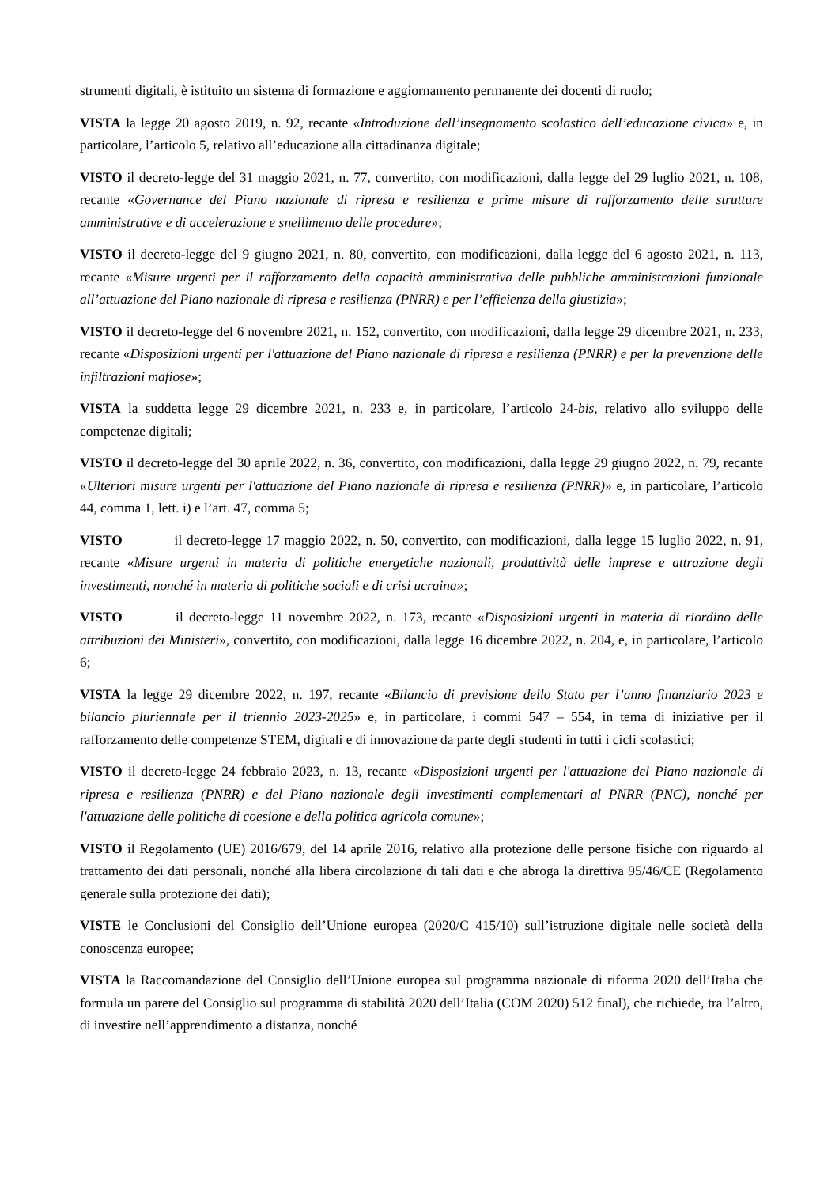strumenti digitali, è istituito un sistema di formazione e aggiornamento permanente dei docenti di ruolo;
VISTA la legge 20 agosto 2019, n. 92, recante «Introduzione dell’insegnamento scolastico dell’educazione civica» e, in particolare, l’articolo 5, relativo all’educazione alla cittadinanza digitale;
VISTO il decreto-legge del 31 maggio 2021, n. 77, convertito, con modificazioni, dalla legge del 29 luglio 2021, n. 108, recante «Governance del Piano nazionale di ripresa e resilienza e prime misure di rafforzamento delle strutture amministrative e di accelerazione e snellimento delle procedure»;
VISTO il decreto-legge del 9 giugno 2021, n. 80, convertito, con modificazioni, dalla legge del 6 agosto 2021, n. 113, recante «Misure urgenti per il rafforzamento della capacità amministrativa delle pubbliche amministrazioni funzionale all’attuazione del Piano nazionale di ripresa e resilienza (PNRR) e per l’efficienza della giustizia»;
VISTO il decreto-legge del 6 novembre 2021, n. 152, convertito, con modificazioni, dalla legge 29 dicembre 2021, n. 233, recante «Disposizioni urgenti per l'attuazione del Piano nazionale di ripresa e resilienza (PNRR) e per la prevenzione delle infiltrazioni mafiose»;
VISTA la suddetta legge 29 dicembre 2021, n. 233 e, in particolare, l’articolo 24-bis, relativo allo sviluppo delle competenze digitali;
VISTO il decreto-legge del 30 aprile 2022, n. 36, convertito, con modificazioni, dalla legge 29 giugno 2022, n. 79, recante «Ulteriori misure urgenti per l'attuazione del Piano nazionale di ripresa e resilienza (PNRR)» e, in particolare, l’articolo 44, comma 1, lett. i) e l’art. 47, comma 5;
VISTO il decreto-legge 17 maggio 2022, n. 50, convertito, con modificazioni, dalla legge 15 luglio 2022, n. 91, recante «Misure urgenti in materia di politiche energetiche nazionali, produttività delle imprese e attrazione degli investimenti, nonché in materia di politiche sociali e di crisi ucraina»;
VISTO il decreto-legge 11 novembre 2022, n. 173, recante «Disposizioni urgenti in materia di riordino delle attribuzioni dei Ministeri», convertito, con modificazioni, dalla legge 16 dicembre 2022, n. 204, e, in particolare, l’articolo 6;
VISTA la legge 29 dicembre 2022, n. 197, recante «Bilancio di previsione dello Stato per l’anno finanziario 2023 e bilancio pluriennale per il triennio 2023-2025» e, in particolare, i commi 547 – 554, in tema di iniziative per il rafforzamento delle competenze STEM, digitali e di innovazione da parte degli studenti in tutti i cicli scolastici;
VISTO il decreto-legge 24 febbraio 2023, n. 13, recante «Disposizioni urgenti per l'attuazione del Piano nazionale di ripresa e resilienza (PNRR) e del Piano nazionale degli investimenti complementari al PNRR (PNC), nonché per l'attuazione delle politiche di coesione e della politica agricola comune»;
VISTO il Regolamento (UE) 2016/679, del 14 aprile 2016, relativo alla protezione delle persone fisiche con riguardo al trattamento dei dati personali, nonché alla libera circolazione di tali dati e che abroga la direttiva 95/46/CE (Regolamento generale sulla protezione dei dati);
VISTE le Conclusioni del Consiglio dell’Unione europea (2020/C 415/10) sull’istruzione digitale nelle società della conoscenza europee;
VISTA la Raccomandazione del Consiglio dell’Unione europea sul programma nazionale di riforma 2020 dell’Italia che formula un parere del Consiglio sul programma di stabilità 2020 dell’Italia (COM 2020) 512 final), che richiede, tra l’altro, di investire nell’apprendimento a distanza, nonché